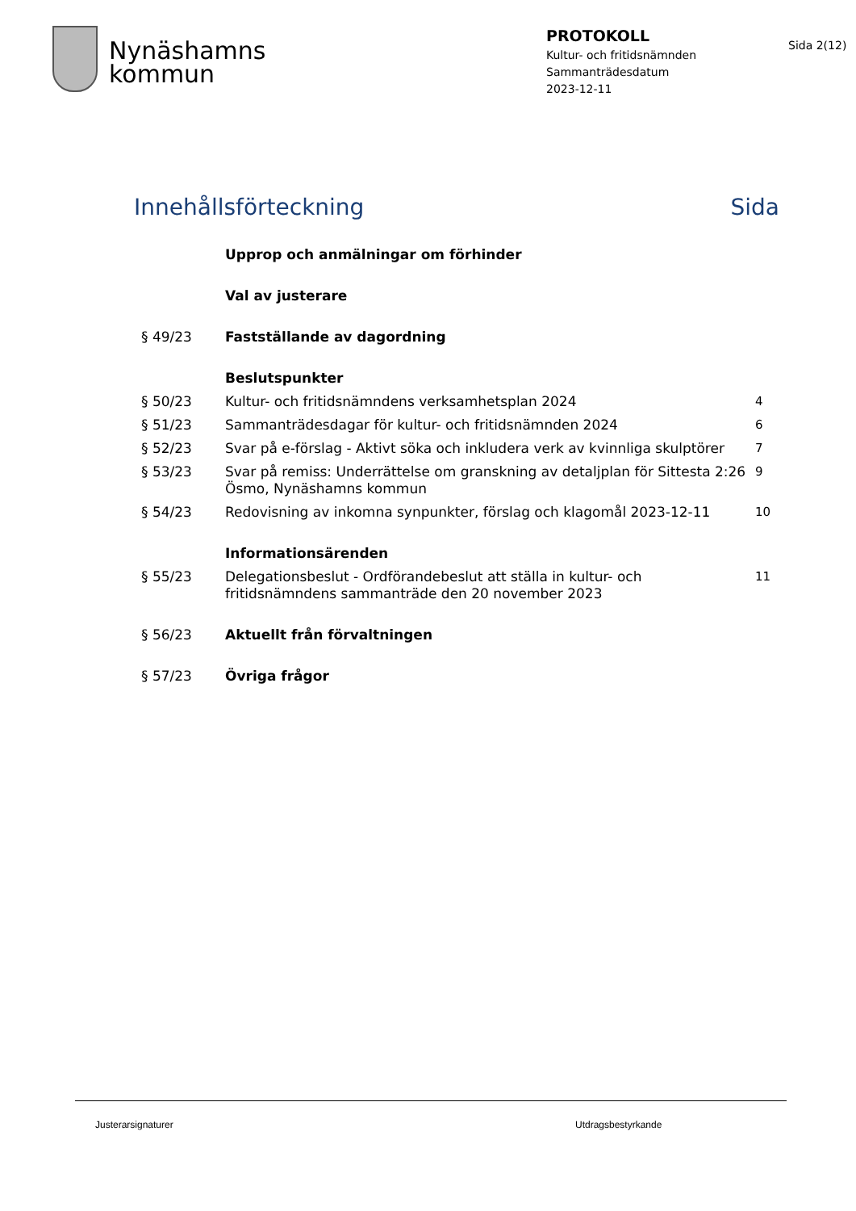Nynäshamns
kommun
PROTOKOLL
Kultur- och fritidsnämnden
Sammanträdesdatum
2023-12-11
Sida 2(12)
Innehållsförteckning Sida
| | Upprop och anmälningar om förhinder | |
| | Val av justerare | |
| § 49/23 | Fastställande av dagordning | |
| | Beslutspunkter | |
| § 50/23 | Kultur- och fritidsnämndens verksamhetsplan 2024 | 4 |
| § 51/23 | Sammanträdesdagar för kultur- och fritidsnämnden 2024 | 6 |
| § 52/23 | Svar på e-förslag - Aktivt söka och inkludera verk av kvinnliga skulptörer | 7 |
| § 53/23 | Svar på remiss: Underrättelse om granskning av detaljplan för Sittesta 2:26 Ösmo, Nynäshamns kommun | 9 |
| § 54/23 | Redovisning av inkomna synpunkter, förslag och klagomål 2023-12-11 | 10 |
| | Informationsärenden | |
| § 55/23 | Delegationsbeslut - Ordförandebeslut att ställa in kultur- och fritidsnämndens sammanträde den 20 november 2023 | 11 |
| § 56/23 | Aktuellt från förvaltningen | |
| § 57/23 | Övriga frågor | |
Justerarsignaturer Utdragsbestyrkande